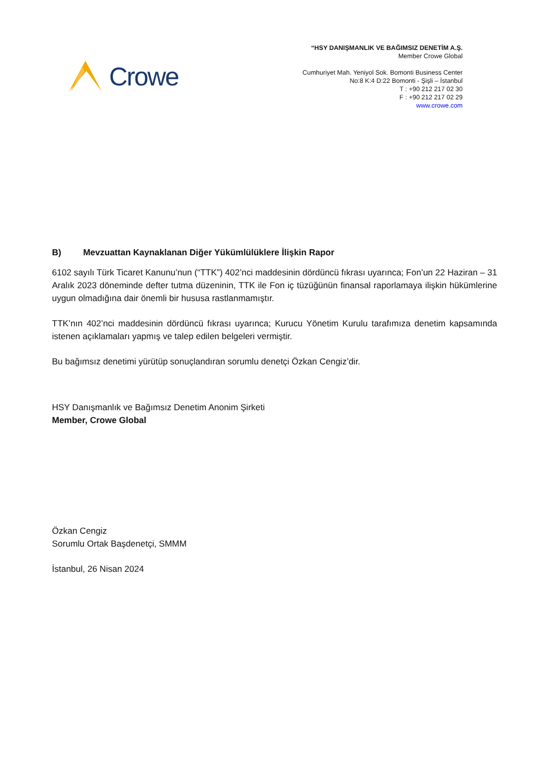Crowe
“HSY DANIŞMANLIK VE BAĞIMSIZ DENETİM A.Ş.
Member Crowe Global
Cumhuriyet Mah. Yeniyol Sok. Bomonti Business Center
No:8 K:4 D:22 Bomonti - Şişli – İstanbul
T : +90 212 217 02 30
F : +90 212 217 02 29
www.crowe.com
B) Mevzuattan Kaynaklanan Diğer Yükümlülüklere İlişkin Rapor
6102 sayılı Türk Ticaret Kanunu’nun (“TTK”) 402’nci maddesinin dördüncü fıkrası uyarınca; Fon’un 22 Haziran – 31 Aralık 2023 döneminde defter tutma düzeninin, TTK ile Fon iç tüzüğünün finansal raporlamaya ilişkin hükümlerine uygun olmadığına dair önemli bir hususa rastlanmamıştır.
TTK’nın 402’nci maddesinin dördüncü fıkrası uyarınca; Kurucu Yönetim Kurulu tarafımıza denetim kapsamında istenen açıklamaları yapmış ve talep edilen belgeleri vermiştir.
Bu bağımsız denetimi yürütüp sonuçlandıran sorumlu denetçi Özkan Cengiz’dir.
HSY Danışmanlık ve Bağımsız Denetim Anonim Şirketi
Member, Crowe Global
Özkan Cengiz
Sorumlu Ortak Başdenetçi, SMMM
İstanbul, 26 Nisan 2024